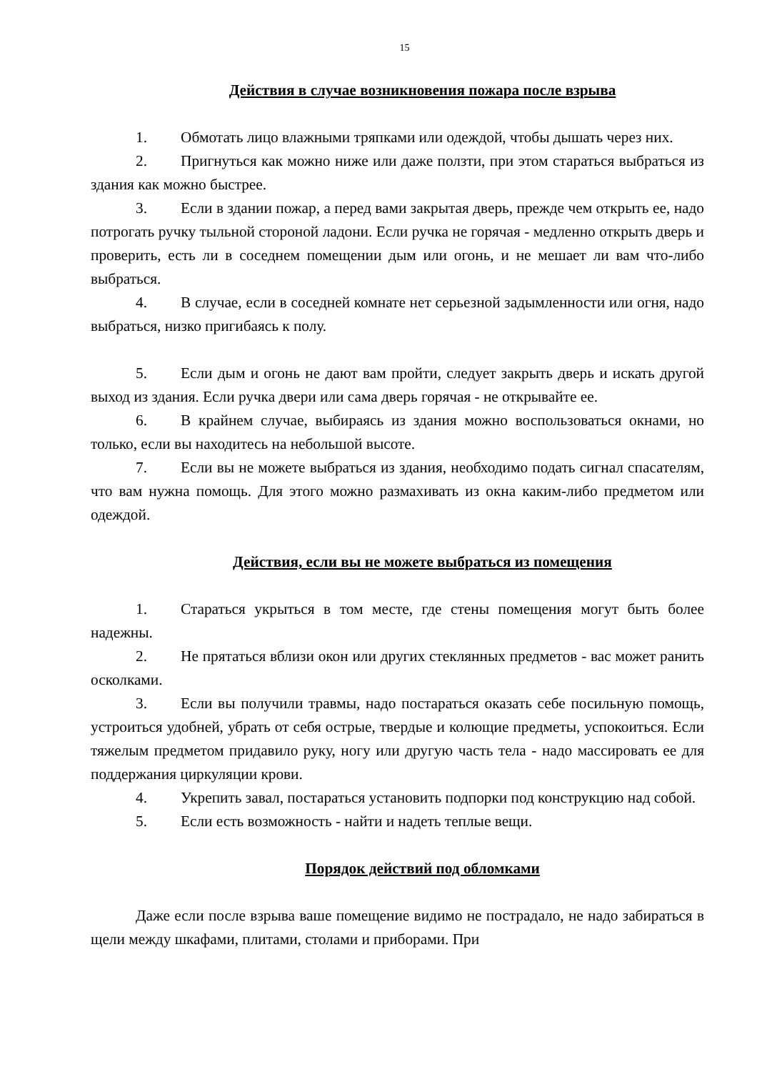15
Действия в случае возникновения пожара после взрыва
1. Обмотать лицо влажными тряпками или одеждой, чтобы дышать через них.
2. Пригнуться как можно ниже или даже ползти, при этом стараться выбраться из здания как можно быстрее.
3. Если в здании пожар, а перед вами закрытая дверь, прежде чем открыть ее, надо потрогать ручку тыльной стороной ладони. Если ручка не горячая - медленно открыть дверь и проверить, есть ли в соседнем помещении дым или огонь, и не мешает ли вам что-либо выбраться.
4. В случае, если в соседней комнате нет серьезной задымленности или огня, надо выбраться, низко пригибаясь к полу.
5. Если дым и огонь не дают вам пройти, следует закрыть дверь и искать другой выход из здания. Если ручка двери или сама дверь горячая - не открывайте ее.
6. В крайнем случае, выбираясь из здания можно воспользоваться окнами, но только, если вы находитесь на небольшой высоте.
7. Если вы не можете выбраться из здания, необходимо подать сигнал спасателям, что вам нужна помощь. Для этого можно размахивать из окна каким-либо предметом или одеждой.
Действия, если вы не можете выбраться из помещения
1. Стараться укрыться в том месте, где стены помещения могут быть более надежны.
2. Не прятаться вблизи окон или других стеклянных предметов - вас может ранить осколками.
3. Если вы получили травмы, надо постараться оказать себе посильную помощь, устроиться удобней, убрать от себя острые, твердые и колющие предметы, успокоиться. Если тяжелым предметом придавило руку, ногу или другую часть тела - надо массировать ее для поддержания циркуляции крови.
4. Укрепить завал, постараться установить подпорки под конструкцию над собой.
5. Если есть возможность - найти и надеть теплые вещи.
Порядок действий под обломками
Даже если после взрыва ваше помещение видимо не пострадало, не надо забираться в щели между шкафами, плитами, столами и приборами. При